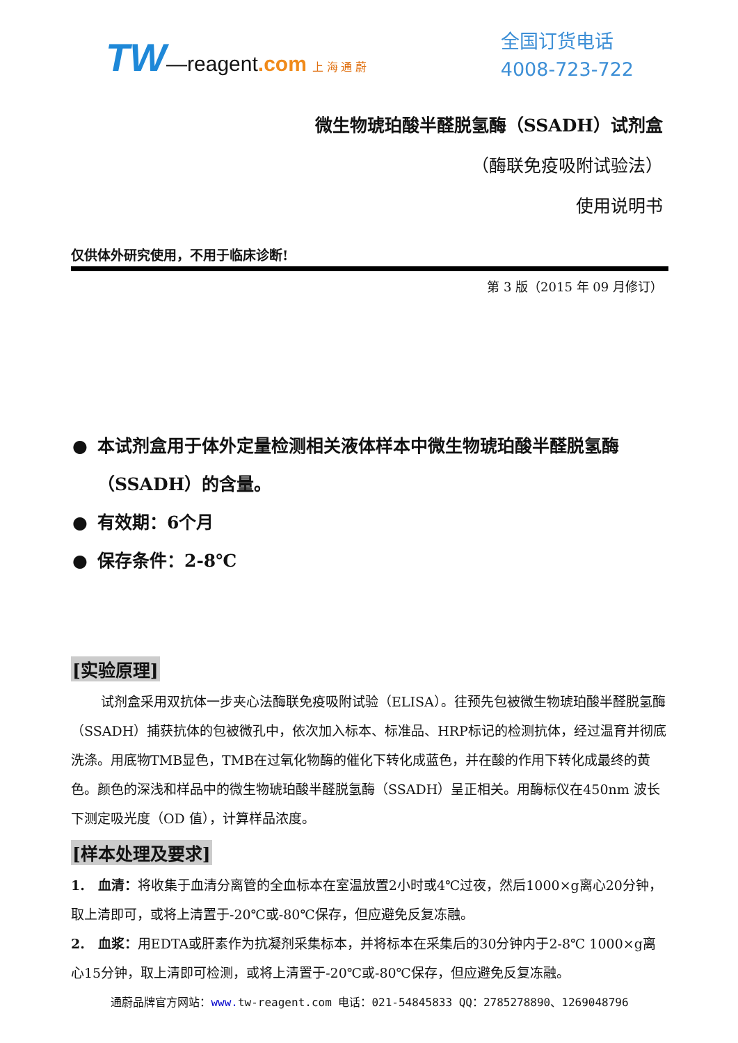TW—reagent.com 上 海 通 蔚
全国订货电话
4008-723-722
微生物琥珀酸半醛脱氢酶（SSADH）试剂盒
（酶联免疫吸附试验法）
使用说明书
仅供体外研究使用，不用于临床诊断!
第 3 版（2015 年 09 月修订）
● 本试剂盒用于体外定量检测相关液体样本中微生物琥珀酸半醛脱氢酶（SSADH）的含量。
● 有效期：6个月
● 保存条件：2-8℃
[实验原理]
试剂盒采用双抗体一步夹心法酶联免疫吸附试验（ELISA）。往预先包被微生物琥珀酸半醛脱氢酶（SSADH）捕获抗体的包被微孔中，依次加入标本、标准品、HRP标记的检测抗体，经过温育并彻底洗涤。用底物TMB显色，TMB在过氧化物酶的催化下转化成蓝色，并在酸的作用下转化成最终的黄色。颜色的深浅和样品中的微生物琥珀酸半醛脱氢酶（SSADH）呈正相关。用酶标仪在450nm 波长下测定吸光度（OD 值），计算样品浓度。
[样本处理及要求]
1.　血清：将收集于血清分离管的全血标本在室温放置2小时或4℃过夜，然后1000×g离心20分钟，取上清即可，或将上清置于-20℃或-80℃保存，但应避免反复冻融。
2.　血浆：用EDTA或肝素作为抗凝剂采集标本，并将标本在采集后的30分钟内于2-8℃ 1000×g离心15分钟，取上清即可检测，或将上清置于-20℃或-80℃保存，但应避免反复冻融。
通蔚品牌官方网站：www. tw-reagent.com 电话：021-54845833 QQ：2785278890、1269048796